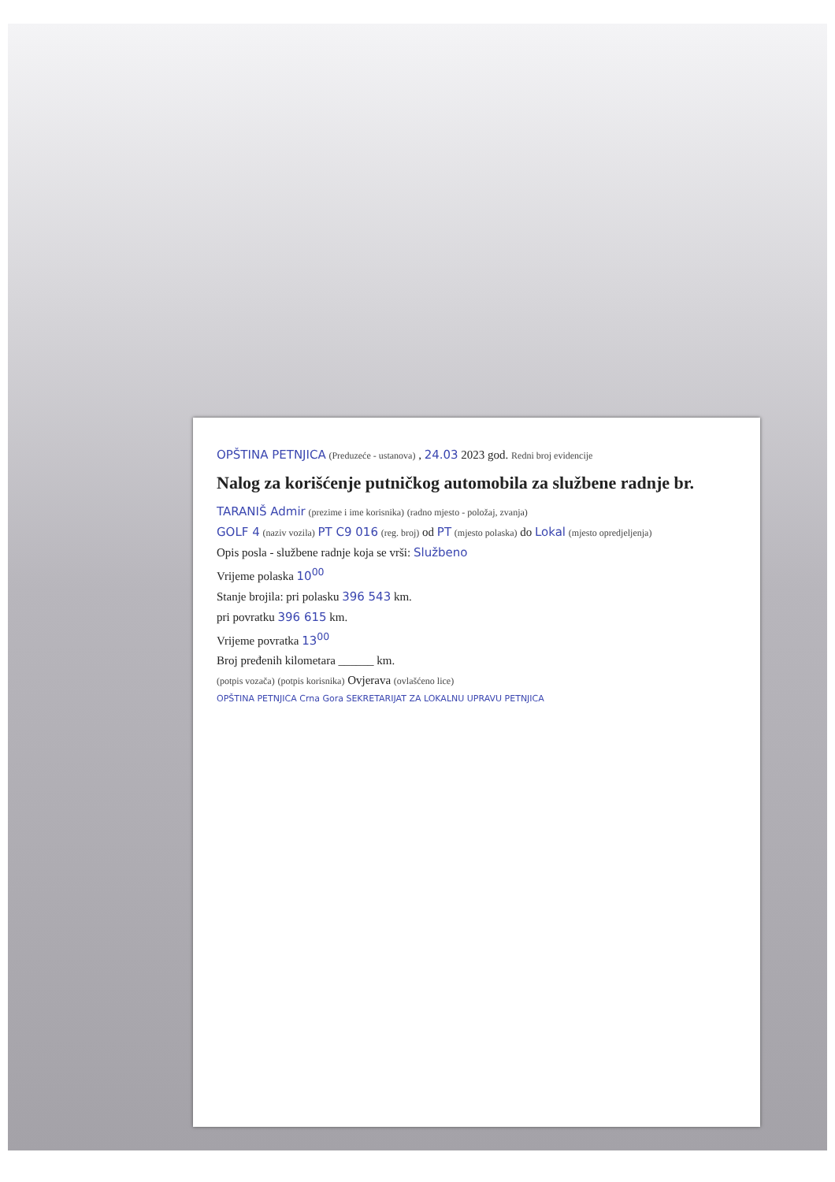OPŠTINA PETNJICA (Preduzeće - ustanova) , 24.03 2023 god. Redni broj evidencije
Nalog za korišćenje putničkog automobila za službene radnje br.
TARANIŠ Admir (prezime i ime korisnika) (radno mjesto - položaj, zvanja)
GOLF 4 (naziv vozila) PT C9 016 (reg. broj) od PT (mjesto polaska) do Lokal (mjesto opredjeljenja)
Opis posla - službene radnje koja se vrši: Službeno
Vrijeme polaska 10<sup>00</sup>
Stanje brojila: pri polasku 396 543 km.
pri povratku 396 615 km.
Vrijeme povratka 13<sup>00</sup>
Broj pređenih kilometara ______ km.
(potpis vozača) (potpis korisnika) Ovjerava (ovlašćeno lice)
OPŠTINA PETNJICA Crna Gora SEKRETARIJAT ZA LOKALNU UPRAVU PETNJICA